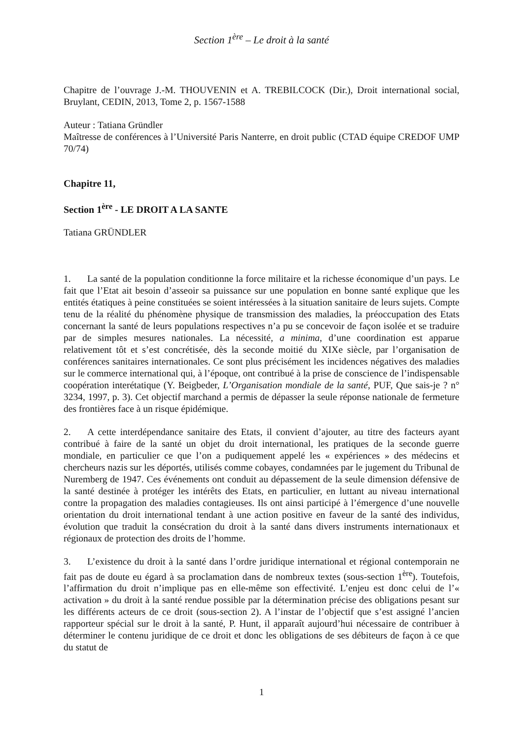Section 1<sup>ère</sup> – Le droit à la santé
Chapitre de l’ouvrage J.-M. THOUVENIN et A. TREBILCOCK (Dir.), Droit international social, Bruylant, CEDIN, 2013, Tome 2, p. 1567-1588
Auteur : Tatiana Gründler
Maîtresse de conférences à l’Université Paris Nanterre, en droit public (CTAD équipe CREDOF UMP 70/74)
Chapitre 11,
Section 1<sup>ère</sup> - LE DROIT A LA SANTE
Tatiana GRÜNDLER
1. La santé de la population conditionne la force militaire et la richesse économique d’un pays. Le fait que l’Etat ait besoin d’asseoir sa puissance sur une population en bonne santé explique que les entités étatiques à peine constituées se soient intéressées à la situation sanitaire de leurs sujets. Compte tenu de la réalité du phénomène physique de transmission des maladies, la préoccupation des Etats concernant la santé de leurs populations respectives n’a pu se concevoir de façon isolée et se traduire par de simples mesures nationales. La nécessité, a minima, d’une coordination est apparue relativement tôt et s’est concrétisée, dès la seconde moitié du XIXe siècle, par l’organisation de conférences sanitaires internationales. Ce sont plus précisément les incidences négatives des maladies sur le commerce international qui, à l’époque, ont contribué à la prise de conscience de l’indispensable coopération interétatique (Y. Beigbeder, L’Organisation mondiale de la santé, PUF, Que sais-je ? n° 3234, 1997, p. 3). Cet objectif marchand a permis de dépasser la seule réponse nationale de fermeture des frontières face à un risque épidémique.
2. A cette interdépendance sanitaire des Etats, il convient d’ajouter, au titre des facteurs ayant contribué à faire de la santé un objet du droit international, les pratiques de la seconde guerre mondiale, en particulier ce que l’on a pudiquement appelé les « expériences » des médecins et chercheurs nazis sur les déportés, utilisés comme cobayes, condamnées par le jugement du Tribunal de Nuremberg de 1947. Ces événements ont conduit au dépassement de la seule dimension défensive de la santé destinée à protéger les intérêts des Etats, en particulier, en luttant au niveau international contre la propagation des maladies contagieuses. Ils ont ainsi participé à l’émergence d’une nouvelle orientation du droit international tendant à une action positive en faveur de la santé des individus, évolution que traduit la consécration du droit à la santé dans divers instruments internationaux et régionaux de protection des droits de l’homme.
3. L’existence du droit à la santé dans l’ordre juridique international et régional contemporain ne fait pas de doute eu égard à sa proclamation dans de nombreux textes (sous-section 1<sup>ère</sup>). Toutefois, l’affirmation du droit n’implique pas en elle-même son effectivité. L’enjeu est donc celui de l’« activation » du droit à la santé rendue possible par la détermination précise des obligations pesant sur les différents acteurs de ce droit (sous-section 2). A l’instar de l’objectif que s’est assigné l’ancien rapporteur spécial sur le droit à la santé, P. Hunt, il apparaît aujourd’hui nécessaire de contribuer à déterminer le contenu juridique de ce droit et donc les obligations de ses débiteurs de façon à ce que du statut de
1